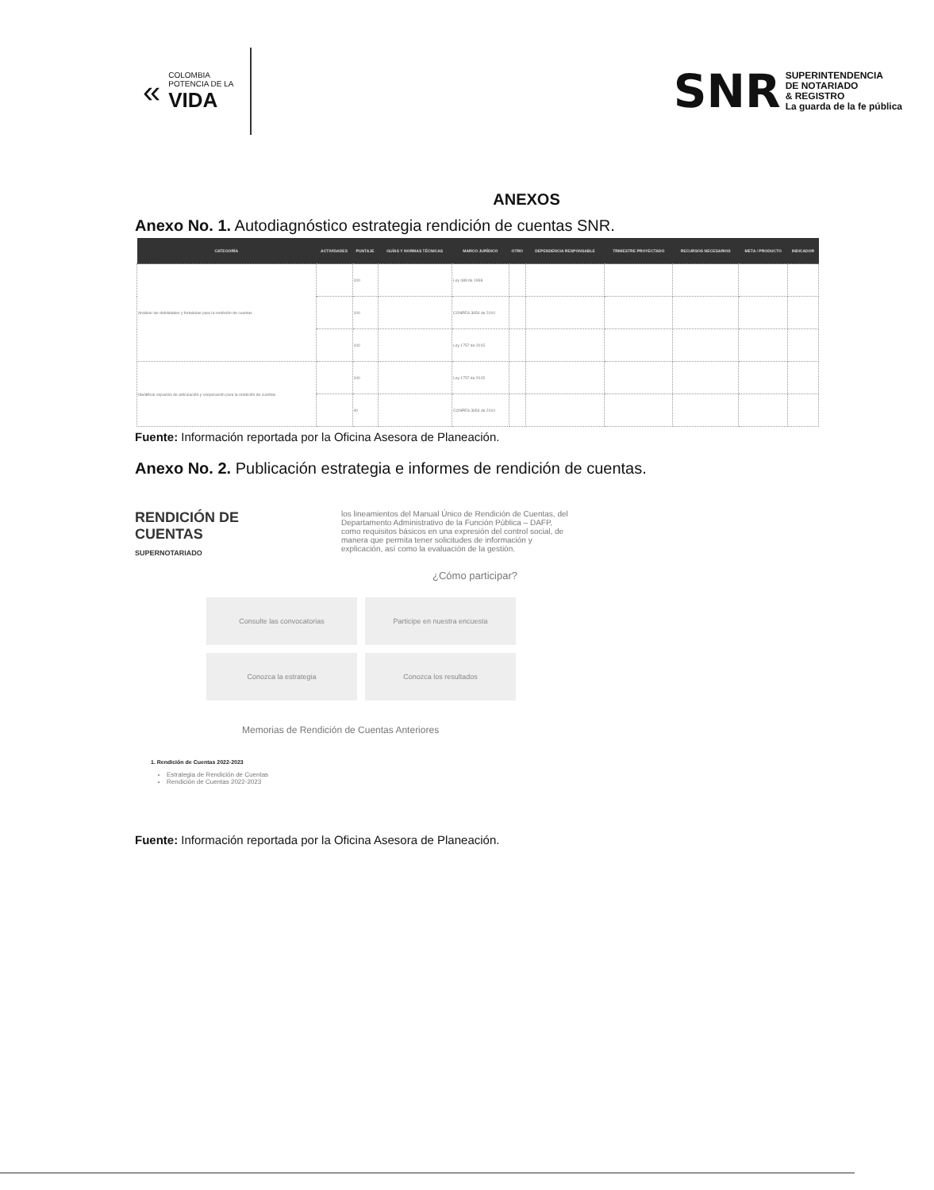«
COLOMBIA
POTENCIA DE LA
VIDA
SNR
SUPERINTENDENCIA
DE NOTARIADO
& REGISTRO
La guarda de la fe pública
ANEXOS
Anexo No. 1. Autodiagnóstico estrategia rendición de cuentas SNR.
| CATEGORÍA | ACTIVIDADES | PUNTAJE | GUÍAS Y NORMAS TÉCNICAS | MARCO JURÍDICO | OTRO | DEPENDENCIA RESPONSABLE | TRIMESTRE PROYECTADO | RECURSOS NECESARIOS | META / PRODUCTO | INDICADOR |
| --- | --- | --- | --- | --- | --- | --- | --- | --- | --- | --- |
| Analizar las debilidades y fortalezas para la rendición de cuentas | | 100 | | Ley 489 de 1998 | | | | | | |
| | | 100 | | CONPES 3654 de 2010 | | | | | | |
| | | 100 | | Ley 1757 de 2015 | | | | | | |
| Identificar espacios de articulación y cooperación para la rendición de cuentas | | 100 | | Ley 1757 de 2015 | | | | | | |
| | | 40 | | CONPES 3654 de 2010 | | | | | | |
Fuente: Información reportada por la Oficina Asesora de Planeación.
Anexo No. 2. Publicación estrategia e informes de rendición de cuentas.
RENDICIÓN DE CUENTAS
SUPERNOTARIADO
los lineamientos del Manual Único de Rendición de Cuentas, del Departamento Administrativo de la Función Pública – DAFP, como requisitos básicos en una expresión del control social, de manera que permita tener solicitudes de información y explicación, así como la evaluación de la gestión.
¿Cómo participar?
Consulte las convocatorias
Participe en nuestra encuesta
Conozca la estrategia
Conozca los resultados
Memorias de Rendición de Cuentas Anteriores
1. Rendición de Cuentas 2022-2023
Estrategia de Rendición de Cuentas
Rendición de Cuentas 2022-2023
Fuente: Información reportada por la Oficina Asesora de Planeación.